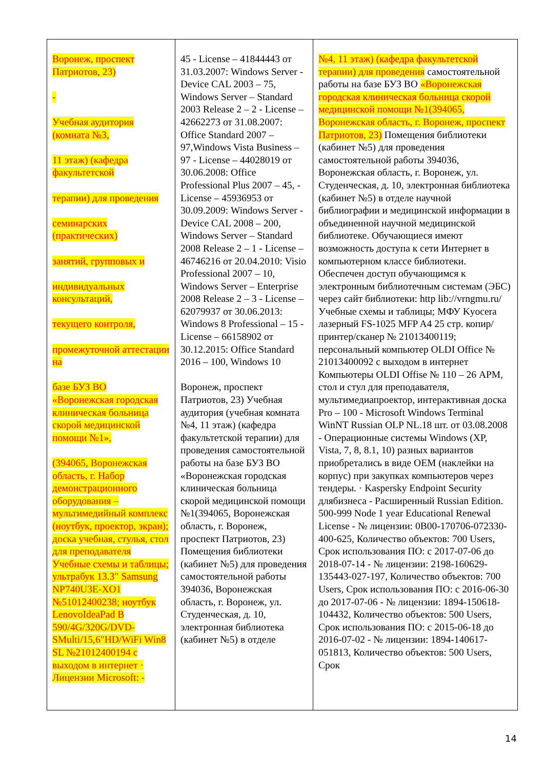| Воронеж, проспект Патриотов, 23) - Учебная аудитория (комната №3, 11 этаж) (кафедра факультетской терапии) для проведения семинарских (практических) занятий, групповых и индивидуальных консультаций, текущего контроля, промежуточной аттестации на базе БУЗ ВО «Воронежская городская клиническая больница скорой медицинской помощи №1», (394065, Воронежская область, г. Набор демонстрационного оборудования – мультимедийный комплекс (ноутбук, проектор, экран); доска учебная, стулья, стол для преподавателя Учебные схемы и таблицы; ультрабук 13.3" Samsung NP740U3E-XO1 №51012400238; ноутбук LenovoIdeaPad B 590/4G/320G/DVD-SMulti/15,6"HD/WiFi Win8 SL №21012400194 с выходом в интернет · Лицензии Microsoft: - | 45 - License – 41844443 от 31.03.2007: Windows Server - Device CAL 2003 – 75, Windows Server – Standard 2003 Release 2 – 2 - License – 42662273 от 31.08.2007: Office Standard 2007 – 97,Windows Vista Business – 97 - License – 44028019 от 30.06.2008: Office Professional Plus 2007 – 45, - License – 45936953 от 30.09.2009: Windows Server - Device CAL 2008 – 200, Windows Server – Standard 2008 Release 2 – 1 - License – 46746216 от 20.04.2010: Visio Professional 2007 – 10, Windows Server – Enterprise 2008 Release 2 – 3 - License – 62079937 от 30.06.2013: Windows 8 Professional – 15 - License – 66158902 от 30.12.2015: Office Standard 2016 – 100, Windows 10 Воронеж, проспект Патриотов, 23) Учебная аудитория (учебная комната №4, 11 этаж) (кафедра факультетской терапии) для проведения самостоятельной работы на базе БУЗ ВО «Воронежская городская клиническая больница скорой медицинской помощи №1(394065, Воронежская область, г. Воронеж, проспект Патриотов, 23) Помещения библиотеки (кабинет №5) для проведения самостоятельной работы 394036, Воронежская область, г. Воронеж, ул. Студенческая, д. 10, электронная библиотека (кабинет №5) в отделе | №4, 11 этаж) (кафедра факультетской терапии) для проведения самостоятельной работы на базе БУЗ ВО «Воронежская городская клиническая больница скорой медицинской помощи №1(394065, Воронежская область, г. Воронеж, проспект Патриотов, 23) Помещения библиотеки (кабинет №5) для проведения самостоятельной работы 394036, Воронежская область, г. Воронеж, ул. Студенческая, д. 10, электронная библиотека (кабинет №5) в отделе научной библиографии и медицинской информации в объединенной научной медицинской библиотеке. Обучающиеся имеют возможность доступа к сети Интернет в компьютерном классе библиотеки. Обеспечен доступ обучающимся к электронным библиотечным системам (ЭБС) через сайт библиотеки: http lib://vrngmu.ru/ Учебные схемы и таблицы; МФУ Kyocera лазерный FS-1025 MFP A4 25 стр. копир/принтер/сканер № 21013400119; персональный компьютер OLDI Office № 21013400092 с выходом в интернет Компьютеры OLDI Offise № 110 – 26 АРМ, стол и стул для преподавателя, мультимедиапроектор, интерактивная доска Pro – 100 - Microsoft Windows Terminal WinNT Russian OLP NL.18 шт. от 03.08.2008 - Операционные системы Windows (XP, Vista, 7, 8, 8.1, 10) разных вариантов приобретались в виде OEM (наклейки на корпус) при закупках компьютеров через тендеры. · Kaspersky Endpoint Security длябизнеса - Расширенный Russian Edition. 500-999 Node 1 year Educational Renewal License - № лицензии: 0B00-170706-072330-400-625, Количество объектов: 700 Users, Срок использования ПО: с 2017-07-06 до 2018-07-14 - № лицензии: 2198-160629-135443-027-197, Количество объектов: 700 Users, Срок использования ПО: с 2016-06-30 до 2017-07-06 - № лицензии: 1894-150618-104432, Количество объектов: 500 Users, Срок использования ПО: с 2015-06-18 до 2016-07-02 - № лицензии: 1894-140617-051813, Количество объектов: 500 Users, Срок |
14